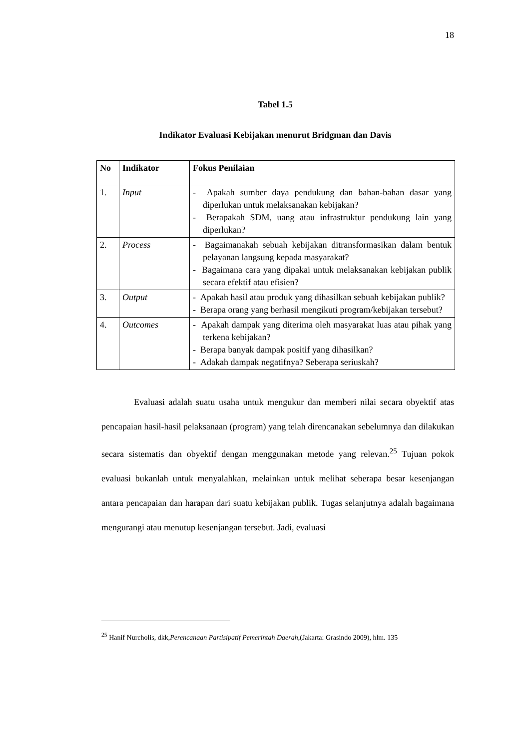18
Tabel 1.5
Indikator Evaluasi Kebijakan menurut Bridgman dan Davis
| No | Indikator | Fokus Penilaian |
| --- | --- | --- |
| 1. | Input | - Apakah sumber daya pendukung dan bahan-bahan dasar yang diperlukan untuk melaksanakan kebijakan? - Berapakah SDM, uang atau infrastruktur pendukung lain yang diperlukan? |
| 2. | Process | - Bagaimanakah sebuah kebijakan ditransformasikan dalam bentuk pelayanan langsung kepada masyarakat? - Bagaimana cara yang dipakai untuk melaksanakan kebijakan publik secara efektif atau efisien? |
| 3. | Output | - Apakah hasil atau produk yang dihasilkan sebuah kebijakan publik? - Berapa orang yang berhasil mengikuti program/kebijakan tersebut? |
| 4. | Outcomes | - Apakah dampak yang diterima oleh masyarakat luas atau pihak yang terkena kebijakan? - Berapa banyak dampak positif yang dihasilkan? - Adakah dampak negatifnya? Seberapa seriuskah? |
Evaluasi adalah suatu usaha untuk mengukur dan memberi nilai secara obyektif atas pencapaian hasil-hasil pelaksanaan (program) yang telah direncanakan sebelumnya dan dilakukan secara sistematis dan obyektif dengan menggunakan metode yang relevan.<sup>25</sup> Tujuan pokok evaluasi bukanlah untuk menyalahkan, melainkan untuk melihat seberapa besar kesenjangan antara pencapaian dan harapan dari suatu kebijakan publik. Tugas selanjutnya adalah bagaimana mengurangi atau menutup kesenjangan tersebut. Jadi, evaluasi
<sup>25</sup> Hanif Nurcholis, dkk,Perencanaan Partisipatif Pemerintah Daerah,(Jakarta: Grasindo 2009), hlm. 135